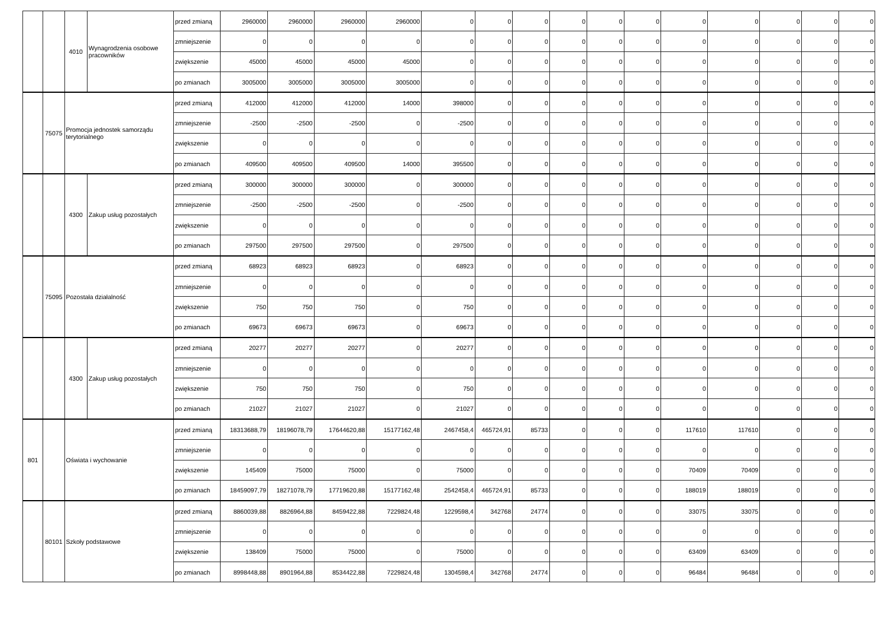| | | 4010 | Wynagrodzenia osobowe pracowników | przed zmianą | 2960000 | 2960000 | 2960000 | 2960000 | 0 | 0 | 0 | 0 | 0 | 0 | 0 | 0 | 0 | 0 | 0 |
| | | | | zmniejszenie | 0 | 0 | 0 | 0 | 0 | 0 | 0 | 0 | 0 | 0 | 0 | 0 | 0 | 0 | 0 |
| | | | | zwiększenie | 45000 | 45000 | 45000 | 45000 | 0 | 0 | 0 | 0 | 0 | 0 | 0 | 0 | 0 | 0 | 0 |
| | | | | po zmianach | 3005000 | 3005000 | 3005000 | 3005000 | 0 | 0 | 0 | 0 | 0 | 0 | 0 | 0 | 0 | 0 | 0 |
| | 75075 | Promocja jednostek samorządu terytorialnego | | przed zmianą | 412000 | 412000 | 412000 | 14000 | 398000 | 0 | 0 | 0 | 0 | 0 | 0 | 0 | 0 | 0 | 0 |
| | | | | zmniejszenie | -2500 | -2500 | -2500 | 0 | -2500 | 0 | 0 | 0 | 0 | 0 | 0 | 0 | 0 | 0 | 0 |
| | | | | zwiększenie | 0 | 0 | 0 | 0 | 0 | 0 | 0 | 0 | 0 | 0 | 0 | 0 | 0 | 0 | 0 |
| | | | | po zmianach | 409500 | 409500 | 409500 | 14000 | 395500 | 0 | 0 | 0 | 0 | 0 | 0 | 0 | 0 | 0 | 0 |
| | | 4300 | Zakup usług pozostałych | przed zmianą | 300000 | 300000 | 300000 | 0 | 300000 | 0 | 0 | 0 | 0 | 0 | 0 | 0 | 0 | 0 | 0 |
| | | | | zmniejszenie | -2500 | -2500 | -2500 | 0 | -2500 | 0 | 0 | 0 | 0 | 0 | 0 | 0 | 0 | 0 | 0 |
| | | | | zwiększenie | 0 | 0 | 0 | 0 | 0 | 0 | 0 | 0 | 0 | 0 | 0 | 0 | 0 | 0 | 0 |
| | | | | po zmianach | 297500 | 297500 | 297500 | 0 | 297500 | 0 | 0 | 0 | 0 | 0 | 0 | 0 | 0 | 0 | 0 |
| | 75095 | Pozostała działalność | | przed zmianą | 68923 | 68923 | 68923 | 0 | 68923 | 0 | 0 | 0 | 0 | 0 | 0 | 0 | 0 | 0 | 0 |
| | | | | zmniejszenie | 0 | 0 | 0 | 0 | 0 | 0 | 0 | 0 | 0 | 0 | 0 | 0 | 0 | 0 | 0 |
| | | | | zwiększenie | 750 | 750 | 750 | 0 | 750 | 0 | 0 | 0 | 0 | 0 | 0 | 0 | 0 | 0 | 0 |
| | | | | po zmianach | 69673 | 69673 | 69673 | 0 | 69673 | 0 | 0 | 0 | 0 | 0 | 0 | 0 | 0 | 0 | 0 |
| | | 4300 | Zakup usług pozostałych | przed zmianą | 20277 | 20277 | 20277 | 0 | 20277 | 0 | 0 | 0 | 0 | 0 | 0 | 0 | 0 | 0 | 0 |
| | | | | zmniejszenie | 0 | 0 | 0 | 0 | 0 | 0 | 0 | 0 | 0 | 0 | 0 | 0 | 0 | 0 | 0 |
| | | | | zwiększenie | 750 | 750 | 750 | 0 | 750 | 0 | 0 | 0 | 0 | 0 | 0 | 0 | 0 | 0 | 0 |
| | | | | po zmianach | 21027 | 21027 | 21027 | 0 | 21027 | 0 | 0 | 0 | 0 | 0 | 0 | 0 | 0 | 0 | 0 |
| 801 | | Oświata i wychowanie | | przed zmianą | 18313688,79 | 18196078,79 | 17644620,88 | 15177162,48 | 2467458,4 | 465724,91 | 85733 | 0 | 0 | 0 | 117610 | 117610 | 0 | 0 | 0 |
| | | | | zmniejszenie | 0 | 0 | 0 | 0 | 0 | 0 | 0 | 0 | 0 | 0 | 0 | 0 | 0 | 0 | 0 |
| | | | | zwiększenie | 145409 | 75000 | 75000 | 0 | 75000 | 0 | 0 | 0 | 0 | 0 | 70409 | 70409 | 0 | 0 | 0 |
| | | | | po zmianach | 18459097,79 | 18271078,79 | 17719620,88 | 15177162,48 | 2542458,4 | 465724,91 | 85733 | 0 | 0 | 0 | 188019 | 188019 | 0 | 0 | 0 |
| | 80101 | Szkoły podstawowe | | przed zmianą | 8860039,88 | 8826964,88 | 8459422,88 | 7229824,48 | 1229598,4 | 342768 | 24774 | 0 | 0 | 0 | 33075 | 33075 | 0 | 0 | 0 |
| | | | | zmniejszenie | 0 | 0 | 0 | 0 | 0 | 0 | 0 | 0 | 0 | 0 | 0 | 0 | 0 | 0 | 0 |
| | | | | zwiększenie | 138409 | 75000 | 75000 | 0 | 75000 | 0 | 0 | 0 | 0 | 0 | 63409 | 63409 | 0 | 0 | 0 |
| | | | | po zmianach | 8998448,88 | 8901964,88 | 8534422,88 | 7229824,48 | 1304598,4 | 342768 | 24774 | 0 | 0 | 0 | 96484 | 96484 | 0 | 0 | 0 |